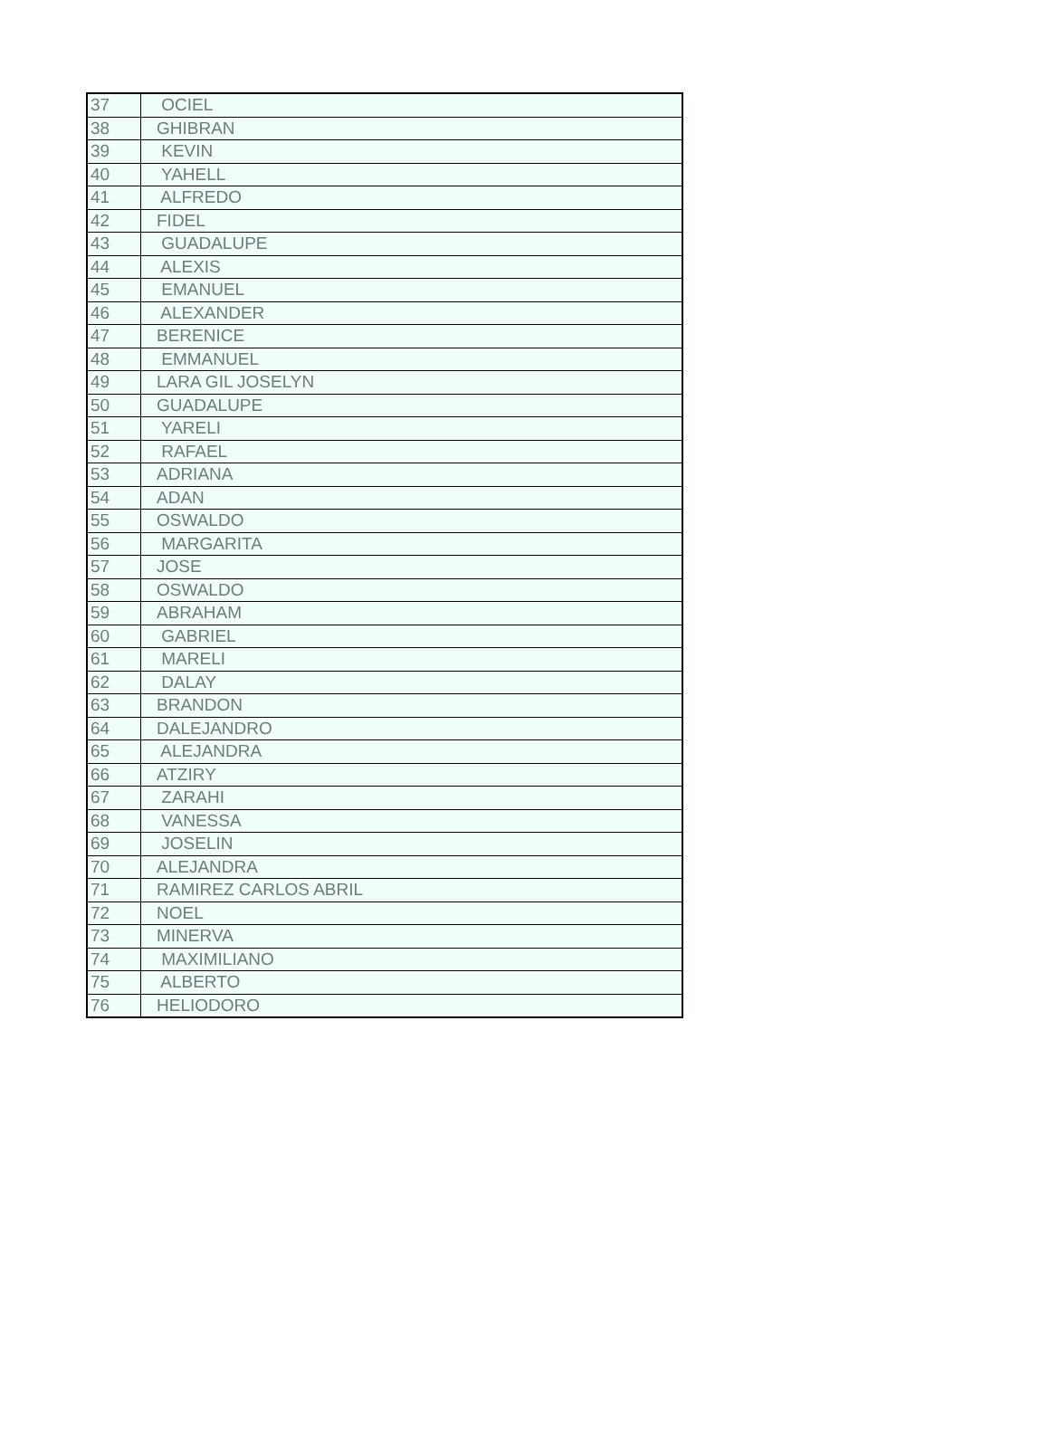| 37 | OCIEL |
| 38 | GHIBRAN |
| 39 | KEVIN |
| 40 | YAHELL |
| 41 | ALFREDO |
| 42 | FIDEL |
| 43 | GUADALUPE |
| 44 | ALEXIS |
| 45 | EMANUEL |
| 46 | ALEXANDER |
| 47 | BERENICE |
| 48 | EMMANUEL |
| 49 | LARA GIL JOSELYN |
| 50 | GUADALUPE |
| 51 | YARELI |
| 52 | RAFAEL |
| 53 | ADRIANA |
| 54 | ADAN |
| 55 | OSWALDO |
| 56 | MARGARITA |
| 57 | JOSE |
| 58 | OSWALDO |
| 59 | ABRAHAM |
| 60 | GABRIEL |
| 61 | MARELI |
| 62 | DALAY |
| 63 | BRANDON |
| 64 | DALEJANDRO |
| 65 | ALEJANDRA |
| 66 | ATZIRY |
| 67 | ZARAHI |
| 68 | VANESSA |
| 69 | JOSELIN |
| 70 | ALEJANDRA |
| 71 | RAMIREZ CARLOS ABRIL |
| 72 | NOEL |
| 73 | MINERVA |
| 74 | MAXIMILIANO |
| 75 | ALBERTO |
| 76 | HELIODORO |